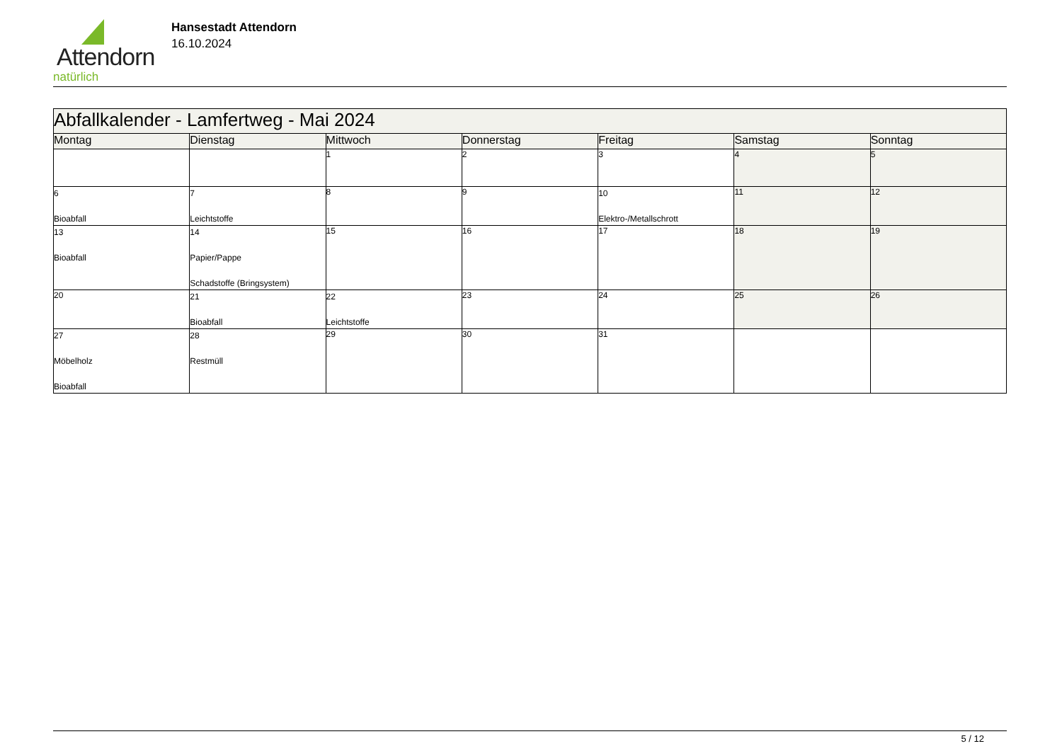Attendorn
natürlich
Hansestadt Attendorn
16.10.2024
| Abfallkalender - Lamfertweg - Mai 2024 | | | | | | |
| Montag | Dienstag | Mittwoch | Donnerstag | Freitag | Samstag | Sonntag |
| | | 1 | 2 | 3 | 4 | 5 |
| 6 Bioabfall | 7 Leichtstoffe | 8 | 9 | 10 Elektro-/Metallschrott | 11 | 12 |
| 13 Bioabfall | 14 Papier/Pappe Schadstoffe (Bringsystem) | 15 | 16 | 17 | 18 | 19 |
| 20 | 21 Bioabfall | 22 Leichtstoffe | 23 | 24 | 25 | 26 |
| 27 Möbelholz Bioabfall | 28 Restmüll | 29 | 30 | 31 | | |
5 / 12